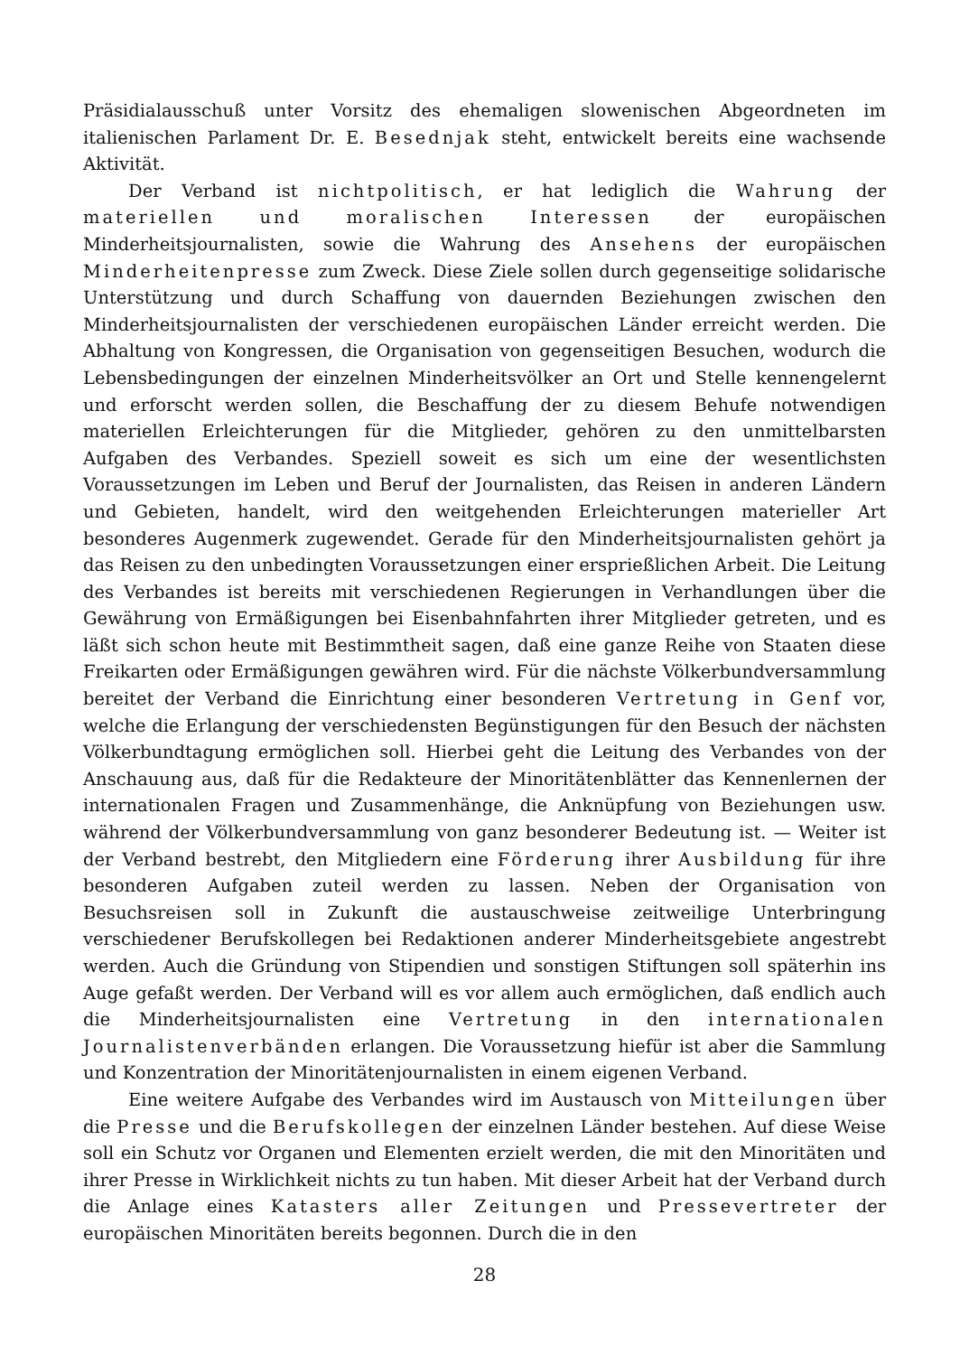Präsidialausschuß unter Vorsitz des ehemaligen slowenischen Abgeordneten im italienischen Parlament Dr. E. Besednjak steht, entwickelt bereits eine wachsende Aktivität.
Der Verband ist nichtpolitisch, er hat lediglich die Wahrung der materiellen und moralischen Interessen der europäischen Minderheitsjournalisten, sowie die Wahrung des Ansehens der europäischen Minderheitenpresse zum Zweck. Diese Ziele sollen durch gegenseitige solidarische Unterstützung und durch Schaffung von dauernden Beziehungen zwischen den Minderheitsjournalisten der verschiedenen europäischen Länder erreicht werden. Die Abhaltung von Kongressen, die Organisation von gegenseitigen Besuchen, wodurch die Lebensbedingungen der einzelnen Minderheitsvölker an Ort und Stelle kennengelernt und erforscht werden sollen, die Beschaffung der zu diesem Behufe notwendigen materiellen Erleichterungen für die Mitglieder, gehören zu den unmittelbarsten Aufgaben des Verbandes. Speziell soweit es sich um eine der wesentlichsten Voraussetzungen im Leben und Beruf der Journalisten, das Reisen in anderen Ländern und Gebieten, handelt, wird den weitgehenden Erleichterungen materieller Art besonderes Augenmerk zugewendet. Gerade für den Minderheitsjournalisten gehört ja das Reisen zu den unbedingten Voraussetzungen einer ersprießlichen Arbeit. Die Leitung des Verbandes ist bereits mit verschiedenen Regierungen in Verhandlungen über die Gewährung von Ermäßigungen bei Eisenbahnfahrten ihrer Mitglieder getreten, und es läßt sich schon heute mit Bestimmtheit sagen, daß eine ganze Reihe von Staaten diese Freikarten oder Ermäßigungen gewähren wird. Für die nächste Völkerbundversammlung bereitet der Verband die Einrichtung einer besonderen Vertretung in Genf vor, welche die Erlangung der verschiedensten Begünstigungen für den Besuch der nächsten Völkerbundtagung ermöglichen soll. Hierbei geht die Leitung des Verbandes von der Anschauung aus, daß für die Redakteure der Minoritätenblätter das Kennenlernen der internationalen Fragen und Zusammenhänge, die Anknüpfung von Beziehungen usw. während der Völkerbundversammlung von ganz besonderer Bedeutung ist. — Weiter ist der Verband bestrebt, den Mitgliedern eine Förderung ihrer Ausbildung für ihre besonderen Aufgaben zuteil werden zu lassen. Neben der Organisation von Besuchsreisen soll in Zukunft die austauschweise zeitweilige Unterbringung verschiedener Berufskollegen bei Redaktionen anderer Minderheitsgebiete angestrebt werden. Auch die Gründung von Stipendien und sonstigen Stiftungen soll späterhin ins Auge gefaßt werden. Der Verband will es vor allem auch ermöglichen, daß endlich auch die Minderheitsjournalisten eine Vertretung in den internationalen Journalistenverbänden erlangen. Die Voraussetzung hiefür ist aber die Sammlung und Konzentration der Minoritätenjournalisten in einem eigenen Verband.
Eine weitere Aufgabe des Verbandes wird im Austausch von Mitteilungen über die Presse und die Berufskollegen der einzelnen Länder bestehen. Auf diese Weise soll ein Schutz vor Organen und Elementen erzielt werden, die mit den Minoritäten und ihrer Presse in Wirklichkeit nichts zu tun haben. Mit dieser Arbeit hat der Verband durch die Anlage eines Katasters aller Zeitungen und Pressevertreter der europäischen Minoritäten bereits begonnen. Durch die in den
28